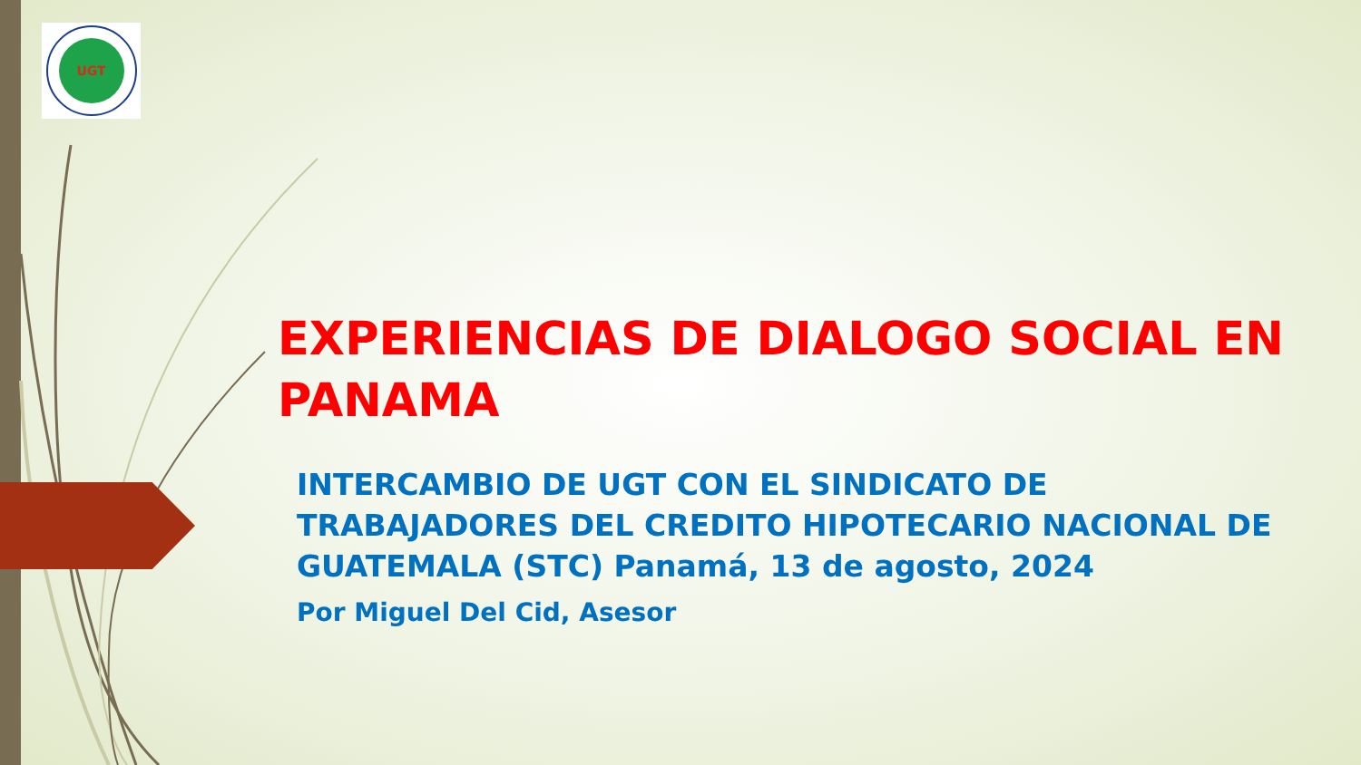UGT
EXPERIENCIAS DE DIALOGO SOCIAL EN PANAMA
INTERCAMBIO DE UGT CON EL SINDICATO DE TRABAJADORES DEL CREDITO HIPOTECARIO NACIONAL DE GUATEMALA (STC) Panamá, 13 de agosto, 2024
Por Miguel Del Cid, Asesor